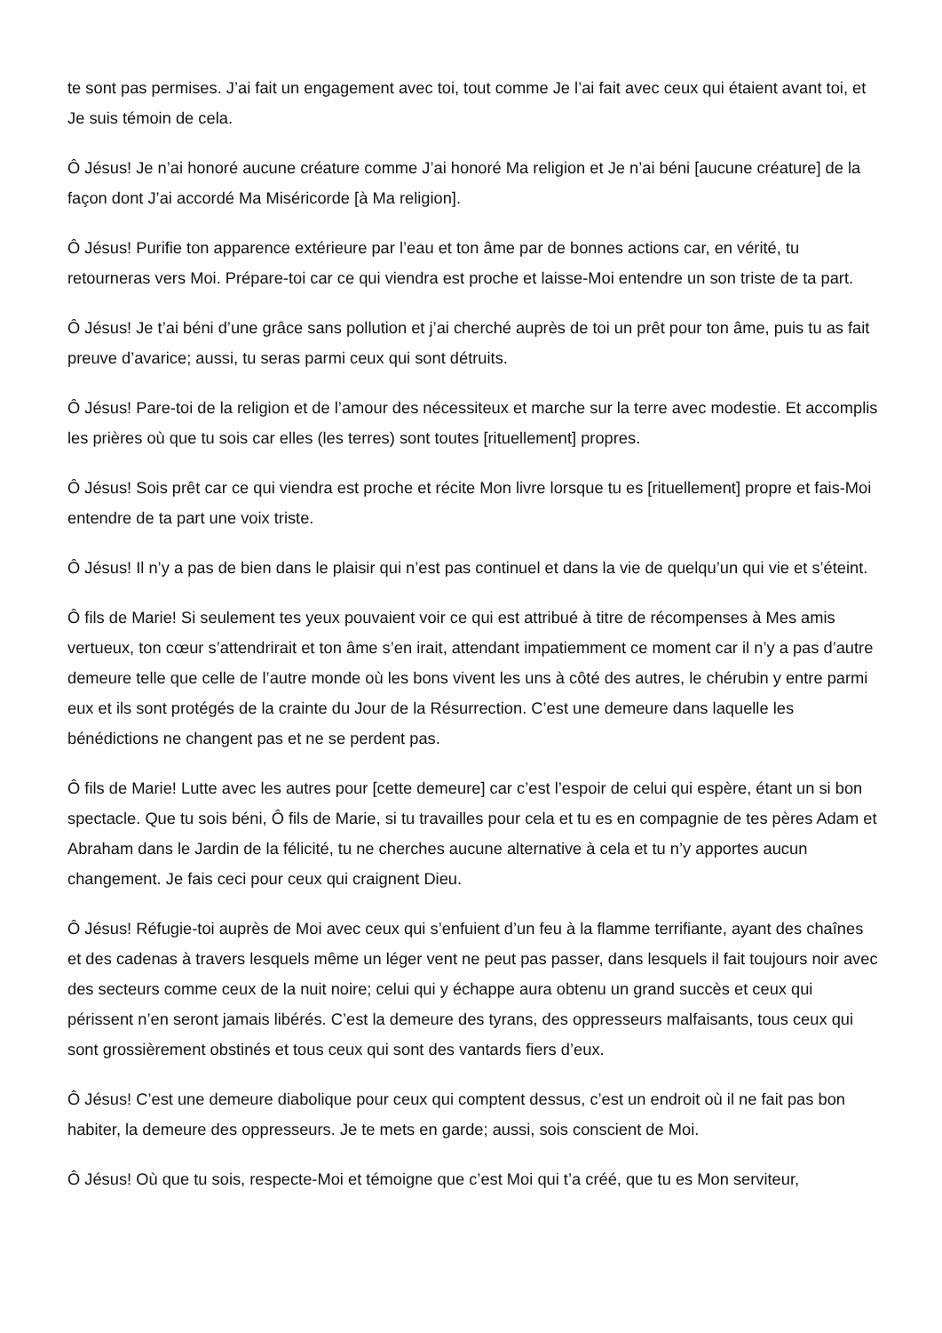te sont pas permises. J’ai fait un engagement avec toi, tout comme Je l’ai fait avec ceux qui étaient avant toi, et Je suis témoin de cela.
Ô Jésus! Je n’ai honoré aucune créature comme J’ai honoré Ma religion et Je n’ai béni [aucune créature] de la façon dont J’ai accordé Ma Miséricorde [à Ma religion].
Ô Jésus! Purifie ton apparence extérieure par l’eau et ton âme par de bonnes actions car, en vérité, tu retourneras vers Moi. Prépare-toi car ce qui viendra est proche et laisse-Moi entendre un son triste de ta part.
Ô Jésus! Je t’ai béni d’une grâce sans pollution et j’ai cherché auprès de toi un prêt pour ton âme, puis tu as fait preuve d’avarice; aussi, tu seras parmi ceux qui sont détruits.
Ô Jésus! Pare-toi de la religion et de l’amour des nécessiteux et marche sur la terre avec modestie. Et accomplis les prières où que tu sois car elles (les terres) sont toutes [rituellement] propres.
Ô Jésus! Sois prêt car ce qui viendra est proche et récite Mon livre lorsque tu es [rituellement] propre et fais-Moi entendre de ta part une voix triste.
Ô Jésus! Il n’y a pas de bien dans le plaisir qui n’est pas continuel et dans la vie de quelqu’un qui vie et s’éteint.
Ô fils de Marie! Si seulement tes yeux pouvaient voir ce qui est attribué à titre de récompenses à Mes amis vertueux, ton cœur s’attendrirait et ton âme s’en irait, attendant impatiemment ce moment car il n’y a pas d’autre demeure telle que celle de l’autre monde où les bons vivent les uns à côté des autres, le chérubin y entre parmi eux et ils sont protégés de la crainte du Jour de la Résurrection. C’est une demeure dans laquelle les bénédictions ne changent pas et ne se perdent pas.
Ô fils de Marie! Lutte avec les autres pour [cette demeure] car c’est l’espoir de celui qui espère, étant un si bon spectacle. Que tu sois béni, Ô fils de Marie, si tu travailles pour cela et tu es en compagnie de tes pères Adam et Abraham dans le Jardin de la félicité, tu ne cherches aucune alternative à cela et tu n’y apportes aucun changement. Je fais ceci pour ceux qui craignent Dieu.
Ô Jésus! Réfugie-toi auprès de Moi avec ceux qui s’enfuient d’un feu à la flamme terrifiante, ayant des chaînes et des cadenas à travers lesquels même un léger vent ne peut pas passer, dans lesquels il fait toujours noir avec des secteurs comme ceux de la nuit noire; celui qui y échappe aura obtenu un grand succès et ceux qui périssent n’en seront jamais libérés. C’est la demeure des tyrans, des oppresseurs malfaisants, tous ceux qui sont grossièrement obstinés et tous ceux qui sont des vantards fiers d’eux.
Ô Jésus! C’est une demeure diabolique pour ceux qui comptent dessus, c’est un endroit où il ne fait pas bon habiter, la demeure des oppresseurs. Je te mets en garde; aussi, sois conscient de Moi.
Ô Jésus! Où que tu sois, respecte-Moi et témoigne que c’est Moi qui t’a créé, que tu es Mon serviteur,